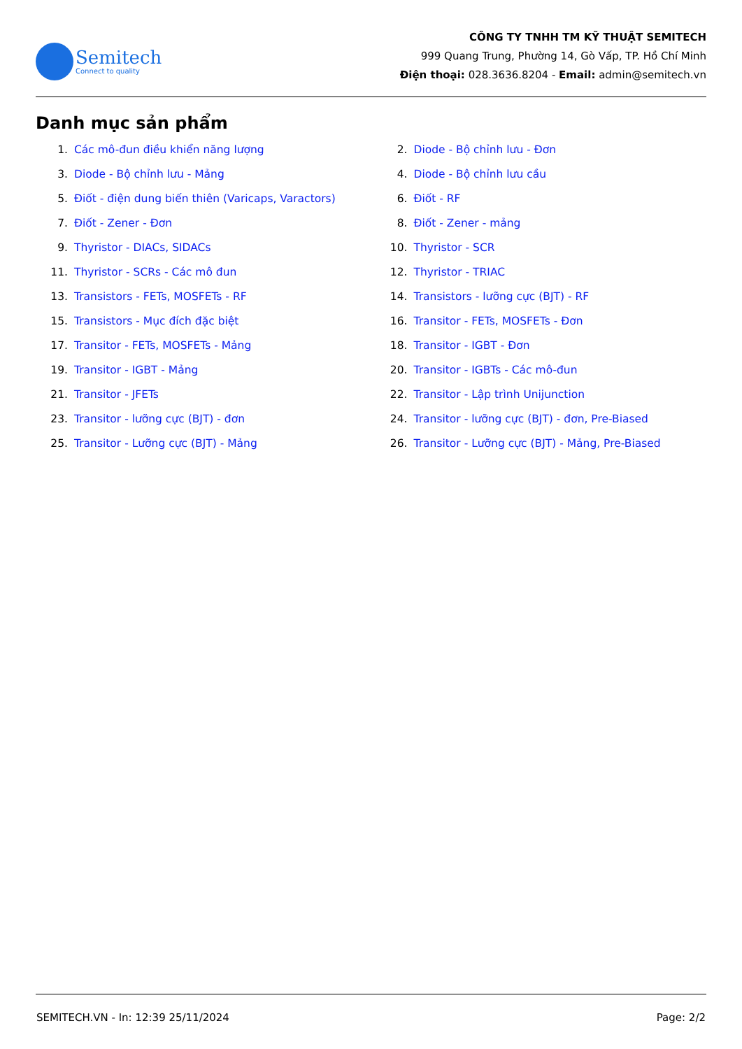Semitech
Connect to quality
CÔNG TY TNHH TM KỸ THUẬT SEMITECH
999 Quang Trung, Phường 14, Gò Vấp, TP. Hồ Chí Minh
Điện thoại: 028.3636.8204 - Email: admin@semitech.vn
Danh mục sản phẩm
1. Các mô-đun điều khiển năng lượng
2. Diode - Bộ chỉnh lưu - Đơn
3. Diode - Bộ chỉnh lưu - Mảng
4. Diode - Bộ chỉnh lưu cầu
5. Điốt - điện dung biến thiên (Varicaps, Varactors)
6. Điốt - RF
7. Điốt - Zener - Đơn
8. Điốt - Zener - mảng
9. Thyristor - DIACs, SIDACs
10. Thyristor - SCR
11. Thyristor - SCRs - Các mô đun
12. Thyristor - TRIAC
13. Transistors - FETs, MOSFETs - RF
14. Transistors - lưỡng cực (BJT) - RF
15. Transistors - Mục đích đặc biệt
16. Transitor - FETs, MOSFETs - Đơn
17. Transitor - FETs, MOSFETs - Mảng
18. Transitor - IGBT - Đơn
19. Transitor - IGBT - Mảng
20. Transitor - IGBTs - Các mô-đun
21. Transitor - JFETs
22. Transitor - Lập trình Unijunction
23. Transitor - lưỡng cực (BJT) - đơn
24. Transitor - lưỡng cực (BJT) - đơn, Pre-Biased
25. Transitor - Lưỡng cực (BJT) - Mảng
26. Transitor - Lưỡng cực (BJT) - Mảng, Pre-Biased
SEMITECH.VN - In: 12:39 25/11/2024 Page: 2/2